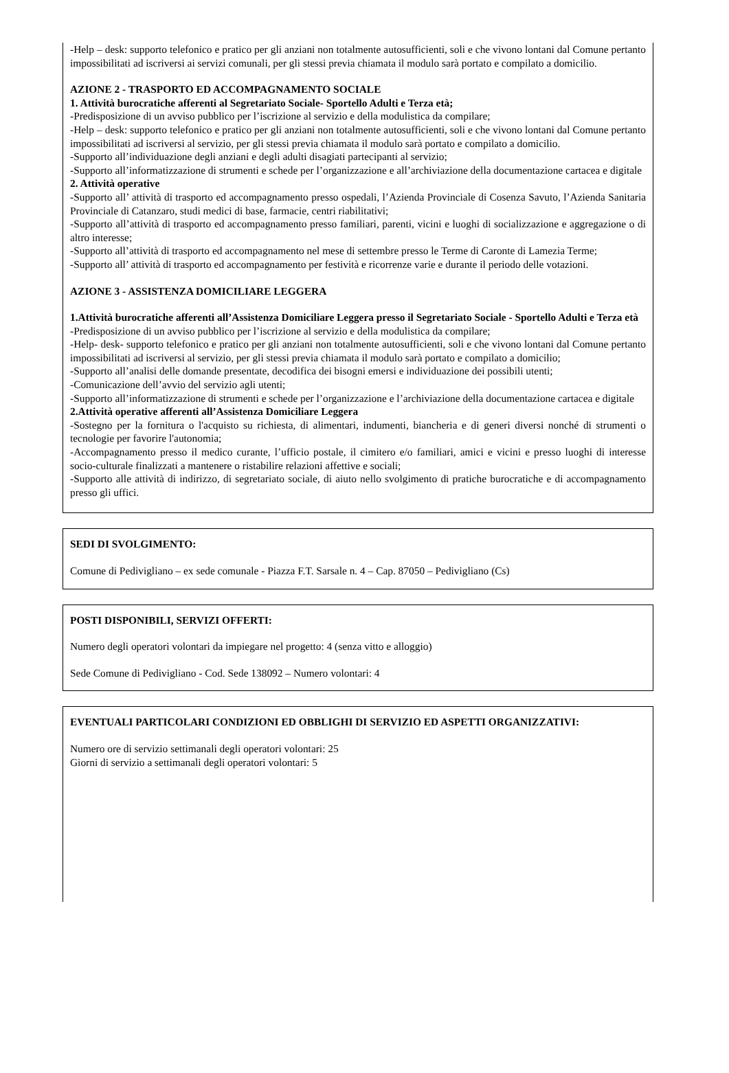-Help – desk: supporto telefonico e pratico per gli anziani non totalmente autosufficienti, soli e che vivono lontani dal Comune pertanto impossibilitati ad iscriversi ai servizi comunali, per gli stessi previa chiamata il modulo sarà portato e compilato a domicilio.
AZIONE 2 - TRASPORTO ED ACCOMPAGNAMENTO SOCIALE
1. Attività burocratiche afferenti al Segretariato Sociale- Sportello Adulti e Terza età;
-Predisposizione di un avviso pubblico per l’iscrizione al servizio e della modulistica da compilare;
-Help – desk: supporto telefonico e pratico per gli anziani non totalmente autosufficienti, soli e che vivono lontani dal Comune pertanto impossibilitati ad iscriversi al servizio, per gli stessi previa chiamata il modulo sarà portato e compilato a domicilio.
-Supporto all’individuazione degli anziani e degli adulti disagiati partecipanti al servizio;
-Supporto all’informatizzazione di strumenti e schede per l’organizzazione e all’archiviazione della documentazione cartacea e digitale
2. Attività operative
-Supporto all’ attività di trasporto ed accompagnamento presso ospedali, l’Azienda Provinciale di Cosenza Savuto, l’Azienda Sanitaria Provinciale di Catanzaro, studi medici di base, farmacie, centri riabilitativi;
-Supporto all’attività di trasporto ed accompagnamento presso familiari, parenti, vicini e luoghi di socializzazione e aggregazione o di altro interesse;
-Supporto all’attività di trasporto ed accompagnamento nel mese di settembre presso le Terme di Caronte di Lamezia Terme;
-Supporto all’ attività di trasporto ed accompagnamento per festività e ricorrenze varie e durante il periodo delle votazioni.
AZIONE 3 - ASSISTENZA DOMICILIARE LEGGERA
1.Attività burocratiche afferenti all’Assistenza Domiciliare Leggera presso il Segretariato Sociale - Sportello Adulti e Terza età
-Predisposizione di un avviso pubblico per l’iscrizione al servizio e della modulistica da compilare;
-Help- desk- supporto telefonico e pratico per gli anziani non totalmente autosufficienti, soli e che vivono lontani dal Comune pertanto impossibilitati ad iscriversi al servizio, per gli stessi previa chiamata il modulo sarà portato e compilato a domicilio;
-Supporto all’analisi delle domande presentate, decodifica dei bisogni emersi e individuazione dei possibili utenti;
-Comunicazione dell’avvio del servizio agli utenti;
-Supporto all’informatizzazione di strumenti e schede per l’organizzazione e l’archiviazione della documentazione cartacea e digitale
2.Attività operative afferenti all’Assistenza Domiciliare Leggera
-Sostegno per la fornitura o l'acquisto su richiesta, di alimentari, indumenti, biancheria e di generi diversi nonché di strumenti o tecnologie per favorire l'autonomia;
-Accompagnamento presso il medico curante, l’ufficio postale, il cimitero e/o familiari, amici e vicini e presso luoghi di interesse socio-culturale finalizzati a mantenere o ristabilire relazioni affettive e sociali;
-Supporto alle attività di indirizzo, di segretariato sociale, di aiuto nello svolgimento di pratiche burocratiche e di accompagnamento presso gli uffici.
SEDI DI SVOLGIMENTO:
Comune di Pedivigliano – ex sede comunale - Piazza F.T. Sarsale n. 4 – Cap. 87050 – Pedivigliano (Cs)
POSTI DISPONIBILI, SERVIZI OFFERTI:
Numero degli operatori volontari da impiegare nel progetto: 4 (senza vitto e alloggio)
Sede Comune di Pedivigliano - Cod. Sede 138092 – Numero volontari: 4
EVENTUALI PARTICOLARI CONDIZIONI ED OBBLIGHI DI SERVIZIO ED ASPETTI ORGANIZZATIVI:
Numero ore di servizio settimanali degli operatori volontari: 25
Giorni di servizio a settimanali degli operatori volontari: 5